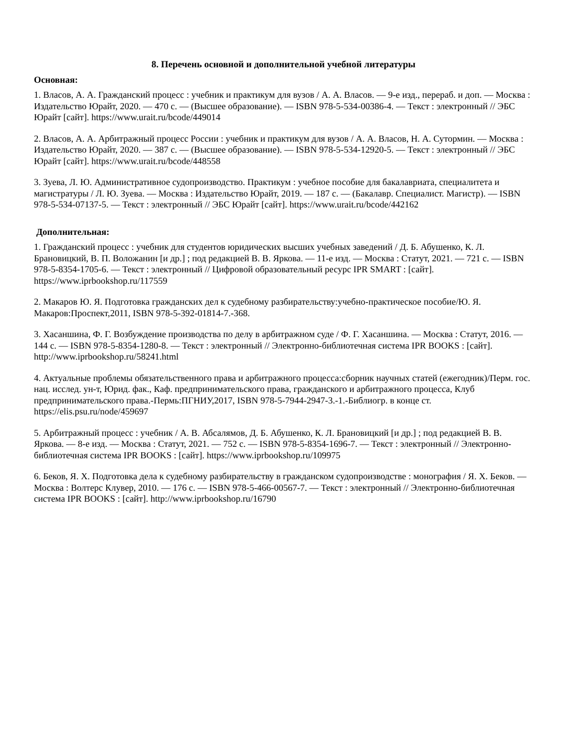8. Перечень основной и дополнительной учебной литературы
Основная:
1. Власов, А. А. Гражданский процесс : учебник и практикум для вузов / А. А. Власов. — 9-е изд., перераб. и доп. — Москва : Издательство Юрайт, 2020. — 470 с. — (Высшее образование). — ISBN 978-5-534-00386-4. — Текст : электронный // ЭБС Юрайт [сайт]. https://www.urait.ru/bcode/449014
2. Власов, А. А. Арбитражный процесс России : учебник и практикум для вузов / А. А. Власов, Н. А. Сутормин. — Москва : Издательство Юрайт, 2020. — 387 с. — (Высшее образование). — ISBN 978-5-534-12920-5. — Текст : электронный // ЭБС Юрайт [сайт]. https://www.urait.ru/bcode/448558
3. Зуева, Л. Ю. Административное судопроизводство. Практикум : учебное пособие для бакалавриата, специалитета и магистратуры / Л. Ю. Зуева. — Москва : Издательство Юрайт, 2019. — 187 с. — (Бакалавр. Специалист. Магистр). — ISBN 978-5-534-07137-5. — Текст : электронный // ЭБС Юрайт [сайт]. https://www.urait.ru/bcode/442162
Дополнительная:
1. Гражданский процесс : учебник для студентов юридических высших учебных заведений / Д. Б. Абушенко, К. Л. Брановицкий, В. П. Воложанин [и др.] ; под редакцией В. В. Яркова. — 11-е изд. — Москва : Статут, 2021. — 721 c. — ISBN 978-5-8354-1705-6. — Текст : электронный // Цифровой образовательный ресурс IPR SMART : [сайт]. https://www.iprbookshop.ru/117559
2. Макаров Ю. Я. Подготовка гражданских дел к судебному разбирательству:учебно-практическое пособие/Ю. Я. Макаров:Проспект,2011, ISBN 978-5-392-01814-7.-368.
3. Хасаншина, Ф. Г. Возбуждение производства по делу в арбитражном суде / Ф. Г. Хасаншина. — Москва : Статут, 2016. — 144 c. — ISBN 978-5-8354-1280-8. — Текст : электронный // Электронно-библиотечная система IPR BOOKS : [сайт]. http://www.iprbookshop.ru/58241.html
4. Актуальные проблемы обязательственного права и арбитражного процесса:сборник научных статей (ежегодник)/Перм. гос. нац. исслед. ун-т, Юрид. фак., Каф. предпринимательского права, гражданского и арбитражного процесса, Клуб предпринимательского права.-Пермь:ПГНИУ,2017, ISBN 978-5-7944-2947-3.-1.-Библиогр. в конце ст. https://elis.psu.ru/node/459697
5. Арбитражный процесс : учебник / А. В. Абсалямов, Д. Б. Абушенко, К. Л. Брановицкий [и др.] ; под редакцией В. В. Яркова. — 8-е изд. — Москва : Статут, 2021. — 752 c. — ISBN 978-5-8354-1696-7. — Текст : электронный // Электронно-библиотечная система IPR BOOKS : [сайт]. https://www.iprbookshop.ru/109975
6. Беков, Я. Х. Подготовка дела к судебному разбирательству в гражданском судопроизводстве : монография / Я. Х. Беков. — Москва : Волтерс Клувер, 2010. — 176 c. — ISBN 978-5-466-00567-7. — Текст : электронный // Электронно-библиотечная система IPR BOOKS : [сайт]. http://www.iprbookshop.ru/16790